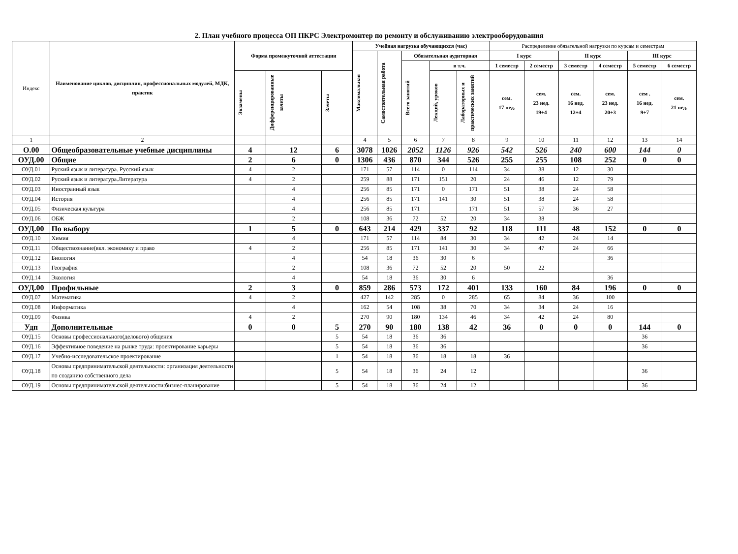2. План учебного процесса ОП ПКРС Электромонтер по ремонту и обслуживанию электрооборудования
| Индекс | Наименование циклов, дисциплин, профессиональных модулей, МДК, практик | Форма промежуточной аттестации | | | Учебная нагрузка обучающихся (час) | | | | | Распределение обязательной нагрузки по курсам и семестрам | | | | | |
| --- | --- | --- | --- | --- | --- | --- | --- | --- | --- | --- | --- | --- | --- | --- | --- |
| | | | | | Максимальная | Самостоятельная работа | Обязательная аудиторная | | | I курс | | II курс | | III курс | |
| | | | | | | | Всего занятий | в т.ч. | | 1 семестр | 2 семестр | 3 семестр | 4 семестр | 5 семестр | 6 семестр |
| | | Экзамены | Дифференцированные зачеты | Зачеты | | | | Лекций, уроков | Лабораторных и практических занятий | сем. 17 нед. | сем. 23 нед. 19+4 | сем. 16 нед. 12+4 | сем. 23 нед. 20+3 | сем . 16 нед. 9+7 | сем. 21 нед. |
| 1 | 2 | | | | 4 | 5 | 6 | 7 | 8 | 9 | 10 | 11 | 12 | 13 | 14 |
| О.00 | Общеобразовательные учебные дисциплины | 4 | 12 | 6 | 3078 | 1026 | 2052 | 1126 | 926 | 542 | 526 | 240 | 600 | 144 | 0 |
| ОУД.00 | Общие | 2 | 6 | 0 | 1306 | 436 | 870 | 344 | 526 | 255 | 255 | 108 | 252 | 0 | 0 |
| ОУД.01 | Руский язык и литература. Русский язык | 4 | 2 | | 171 | 57 | 114 | 0 | 114 | 34 | 38 | 12 | 30 | | |
| ОУД.02 | Руский язык и литература.Литература | 4 | 2 | | 259 | 88 | 171 | 151 | 20 | 24 | 46 | 12 | 79 | | |
| ОУД.03 | Иностранный язык | | 4 | | 256 | 85 | 171 | 0 | 171 | 51 | 38 | 24 | 58 | | |
| ОУД.04 | История | | 4 | | 256 | 85 | 171 | 141 | 30 | 51 | 38 | 24 | 58 | | |
| ОУД.05 | Физическая культура | | 4 | | 256 | 85 | 171 | | 171 | 51 | 57 | 36 | 27 | | |
| ОУД.06 | ОБЖ | | 2 | | 108 | 36 | 72 | 52 | 20 | 34 | 38 | | | | |
| ОУД.00 | По выбору | 1 | 5 | 0 | 643 | 214 | 429 | 337 | 92 | 118 | 111 | 48 | 152 | 0 | 0 |
| ОУД.10 | Химия | | 4 | | 171 | 57 | 114 | 84 | 30 | 34 | 42 | 24 | 14 | | |
| ОУД.11 | Обществознание(вкл. экономику и право | 4 | 2 | | 256 | 85 | 171 | 141 | 30 | 34 | 47 | 24 | 66 | | |
| ОУД.12 | Биология | | 4 | | 54 | 18 | 36 | 30 | 6 | | | | 36 | | |
| ОУД.13 | География | | 2 | | 108 | 36 | 72 | 52 | 20 | 50 | 22 | | | | |
| ОУД.14 | Экология | | 4 | | 54 | 18 | 36 | 30 | 6 | | | | 36 | | |
| ОУД.00 | Профильные | 2 | 3 | 0 | 859 | 286 | 573 | 172 | 401 | 133 | 160 | 84 | 196 | 0 | 0 |
| ОУД.07 | Математика | 4 | 2 | | 427 | 142 | 285 | 0 | 285 | 65 | 84 | 36 | 100 | | |
| ОУД.08 | Информатика | | 4 | | 162 | 54 | 108 | 38 | 70 | 34 | 34 | 24 | 16 | | |
| ОУД.09 | Физика | 4 | 2 | | 270 | 90 | 180 | 134 | 46 | 34 | 42 | 24 | 80 | | |
| Удп | Дополнительные | 0 | 0 | 5 | 270 | 90 | 180 | 138 | 42 | 36 | 0 | 0 | 0 | 144 | 0 |
| ОУД.15 | Основы профессионального(делового) общения | | | 5 | 54 | 18 | 36 | 36 | | | | | | 36 | |
| ОУД.16 | Эффективное поведение на рынке труда: проектирование карьеры | | | 5 | 54 | 18 | 36 | 36 | | | | | | 36 | |
| ОУД.17 | Учебно-исследовательское проектирование | | | 1 | 54 | 18 | 36 | 18 | 18 | 36 | | | | | |
| ОУД.18 | Основы предпринимательской деятельности: организация деятельности по созданию собственного дела | | | 5 | 54 | 18 | 36 | 24 | 12 | | | | | 36 | |
| ОУД.19 | Основы предпринимательской деятельности:бизнес-планирование | | | 5 | 54 | 18 | 36 | 24 | 12 | | | | | 36 | |